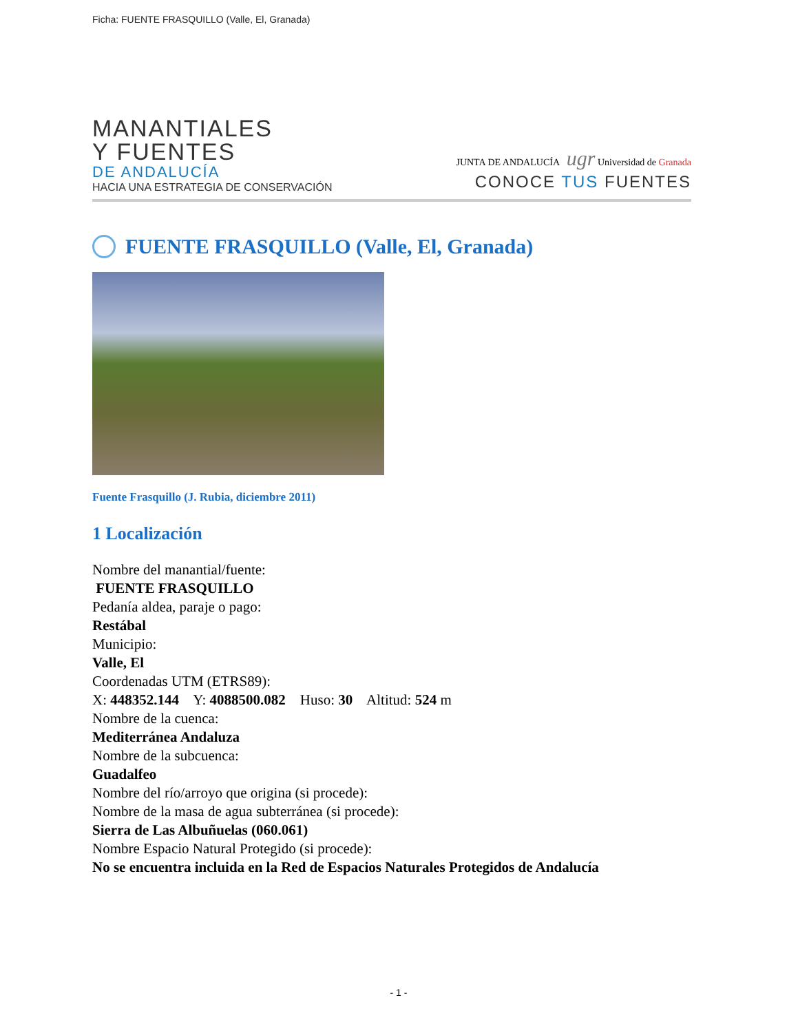Ficha: FUENTE FRASQUILLO (Valle, El, Granada)
MANANTIALES
Y FUENTES
DE ANDALUCÍA
HACIA UNA ESTRATEGIA DE CONSERVACIÓN
JUNTA DE ANDALUCÍA ugr Universidad de Granada
CONOCE TUS FUENTES
FUENTE FRASQUILLO (Valle, El, Granada)
Fuente Frasquillo (J. Rubia, diciembre 2011)
1 Localización
Nombre del manantial/fuente:
FUENTE FRASQUILLO
Pedanía aldea, paraje o pago:
Restábal
Municipio:
Valle, El
Coordenadas UTM (ETRS89):
X: 448352.144 Y: 4088500.082 Huso: 30 Altitud: 524 m
Nombre de la cuenca:
Mediterránea Andaluza
Nombre de la subcuenca:
Guadalfeo
Nombre del río/arroyo que origina (si procede):
Nombre de la masa de agua subterránea (si procede):
Sierra de Las Albuñuelas (060.061)
Nombre Espacio Natural Protegido (si procede):
No se encuentra incluida en la Red de Espacios Naturales Protegidos de Andalucía
- 1 -